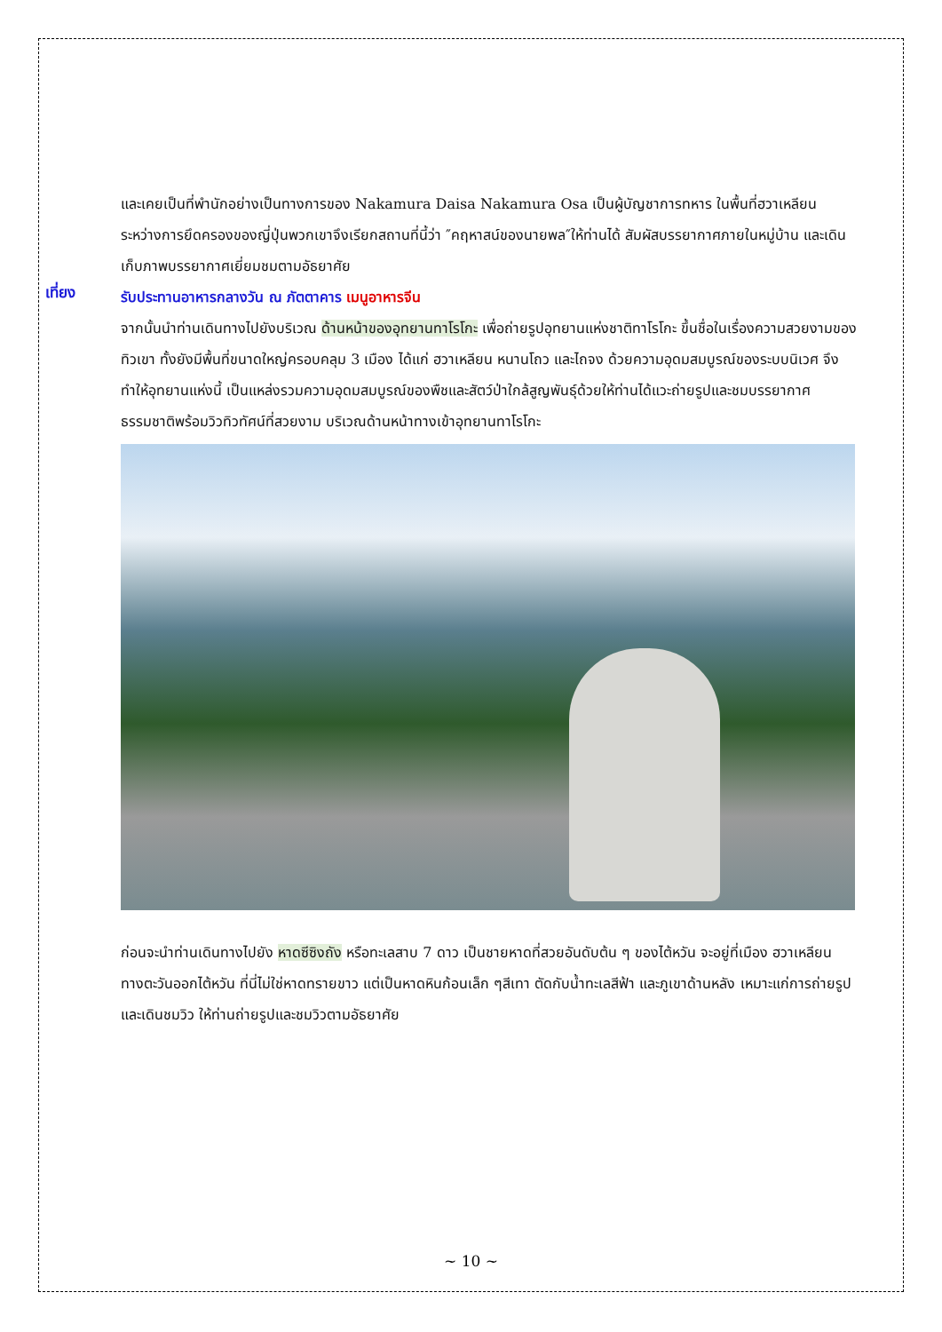และเคยเป็นที่พำนักอย่างเป็นทางการของ Nakamura Daisa Nakamura Osa เป็นผู้บัญชาการทหาร ในพื้นที่ฮวาเหลียนระหว่างการยึดครองของญี่ปุ่นพวกเขาจึงเรียกสถานที่นี้ว่า ″คฤหาสน์ของนายพล″ให้ท่านได้ สัมผัสบรรยากาศภายในหมู่บ้าน และเดินเก็บภาพบรรยากาศเยี่ยมชมตามอัธยาศัย
เที่ยง
รับประทานอาหารกลางวัน ณ ภัตตาคาร เมนูอาหารจีน
จากนั้นนำท่านเดินทางไปยังบริเวณ ด้านหน้าของอุทยานทาโรโกะ เพื่อถ่ายรูปอุทยานแห่งชาติทาโรโกะ ขึ้นชื่อในเรื่องความสวยงามของทิวเขา ทั้งยังมีพื้นที่ขนาดใหญ่ครอบคลุม 3 เมือง ได้แก่ ฮวาเหลียน หนานโถว และไถจง ด้วยความอุดมสมบูรณ์ของระบบนิเวศ จึงทำให้อุทยานแห่งนี้ เป็นแหล่งรวมความอุดมสมบูรณ์ของพืชและสัตว์ป่าใกล้สูญพันธุ์ด้วยให้ท่านได้แวะถ่ายรูปและชมบรรยากาศธรรมชาติพร้อมวิวทิวทัศน์ที่สวยงาม บริเวณด้านหน้าทางเข้าอุทยานทาโรโกะ
ก่อนจะนำท่านเดินทางไปยัง หาดซีซิงถัง หรือทะเลสาบ 7 ดาว เป็นชายหาดที่สวยอันดับต้น ๆ ของไต้หวัน จะอยู่ที่เมือง ฮวาเหลียน ทางตะวันออกไต้หวัน ที่นี่ไม่ใช่หาดทรายขาว แต่เป็นหาดหินก้อนเล็ก ๆสีเทา ตัดกับน้ำทะเลสีฟ้า และภูเขาด้านหลัง เหมาะแก่การถ่ายรูปและเดินชมวิว ให้ท่านถ่ายรูปและชมวิวตามอัธยาศัย
~ 10 ~